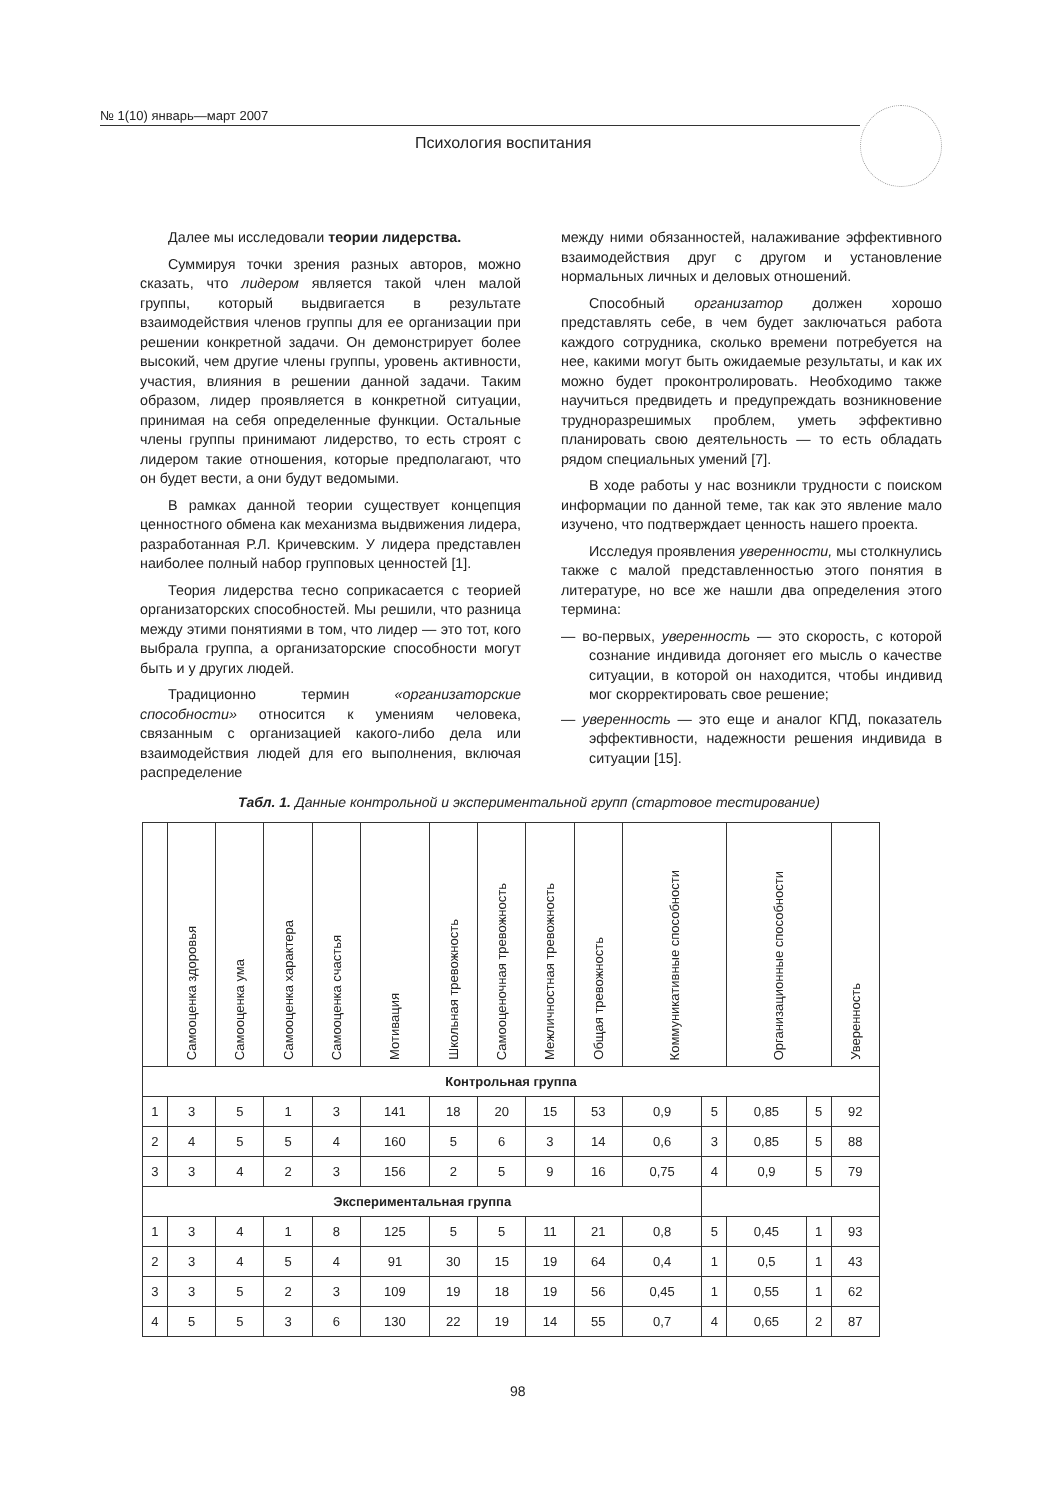№ 1(10) январь—март 2007
Психология воспитания
Далее мы исследовали теории лидерства.
Суммируя точки зрения разных авторов, можно сказать, что лидером является такой член малой группы, который выдвигается в результате взаимодействия членов группы для ее организации при решении конкретной задачи. Он демонстрирует более высокий, чем другие члены группы, уровень активности, участия, влияния в решении данной задачи. Таким образом, лидер проявляется в конкретной ситуации, принимая на себя определенные функции. Остальные члены группы принимают лидерство, то есть строят с лидером такие отношения, которые предполагают, что он будет вести, а они будут ведомыми.
В рамках данной теории существует концепция ценностного обмена как механизма выдвижения лидера, разработанная Р.Л. Кричевским. У лидера представлен наиболее полный набор групповых ценностей [1].
Теория лидерства тесно соприкасается с теорией организаторских способностей. Мы решили, что разница между этими понятиями в том, что лидер — это тот, кого выбрала группа, а организаторские способности могут быть и у других людей.
Традиционно термин «организаторские способности» относится к умениям человека, связанным с организацией какого-либо дела или взаимодействия людей для его выполнения, включая распределение
между ними обязанностей, налаживание эффективного взаимодействия друг с другом и установление нормальных личных и деловых отношений.
Способный организатор должен хорошо представлять себе, в чем будет заключаться работа каждого сотрудника, сколько времени потребуется на нее, какими могут быть ожидаемые результаты, и как их можно будет проконтролировать. Необходимо также научиться предвидеть и предупреждать возникновение трудноразрешимых проблем, уметь эффективно планировать свою деятельность — то есть обладать рядом специальных умений [7].
В ходе работы у нас возникли трудности с поиском информации по данной теме, так как это явление мало изучено, что подтверждает ценность нашего проекта.
Исследуя проявления уверенности, мы столкнулись также с малой представленностью этого понятия в литературе, но все же нашли два определения этого термина:
— во-первых, уверенность — это скорость, с которой сознание индивида догоняет его мысль о качестве ситуации, в которой он находится, чтобы индивид мог скорректировать свое решение;
— уверенность — это еще и аналог КПД, показатель эффективности, надежности решения индивида в ситуации [15].
Табл. 1. Данные контрольной и экспериментальной групп (стартовое тестирование)
| | Самооценка здоровья | Самооценка ума | Самооценка характера | Самооценка счастья | Мотивация | Школьная тревожность | Самооценочная тревожность | Межличностная тревожность | Общая тревожность | Коммуникативные способности | | Организационные способности | | Уверенность |
| --- | --- | --- | --- | --- | --- | --- | --- | --- | --- | --- | --- | --- | --- | --- |
| Контрольная группа | | | | | | | | | | | | | | |
| 1 | 3 | 5 | 1 | 3 | 141 | 18 | 20 | 15 | 53 | 0,9 | 5 | 0,85 | 5 | 92 |
| 2 | 4 | 5 | 5 | 4 | 160 | 5 | 6 | 3 | 14 | 0,6 | 3 | 0,85 | 5 | 88 |
| 3 | 3 | 4 | 2 | 3 | 156 | 2 | 5 | 9 | 16 | 0,75 | 4 | 0,9 | 5 | 79 |
| Экспериментальная группа | | | | | | | | | | | | | | |
| 1 | 3 | 4 | 1 | 8 | 125 | 5 | 5 | 11 | 21 | 0,8 | 5 | 0,45 | 1 | 93 |
| 2 | 3 | 4 | 5 | 4 | 91 | 30 | 15 | 19 | 64 | 0,4 | 1 | 0,5 | 1 | 43 |
| 3 | 3 | 5 | 2 | 3 | 109 | 19 | 18 | 19 | 56 | 0,45 | 1 | 0,55 | 1 | 62 |
| 4 | 5 | 5 | 3 | 6 | 130 | 22 | 19 | 14 | 55 | 0,7 | 4 | 0,65 | 2 | 87 |
98